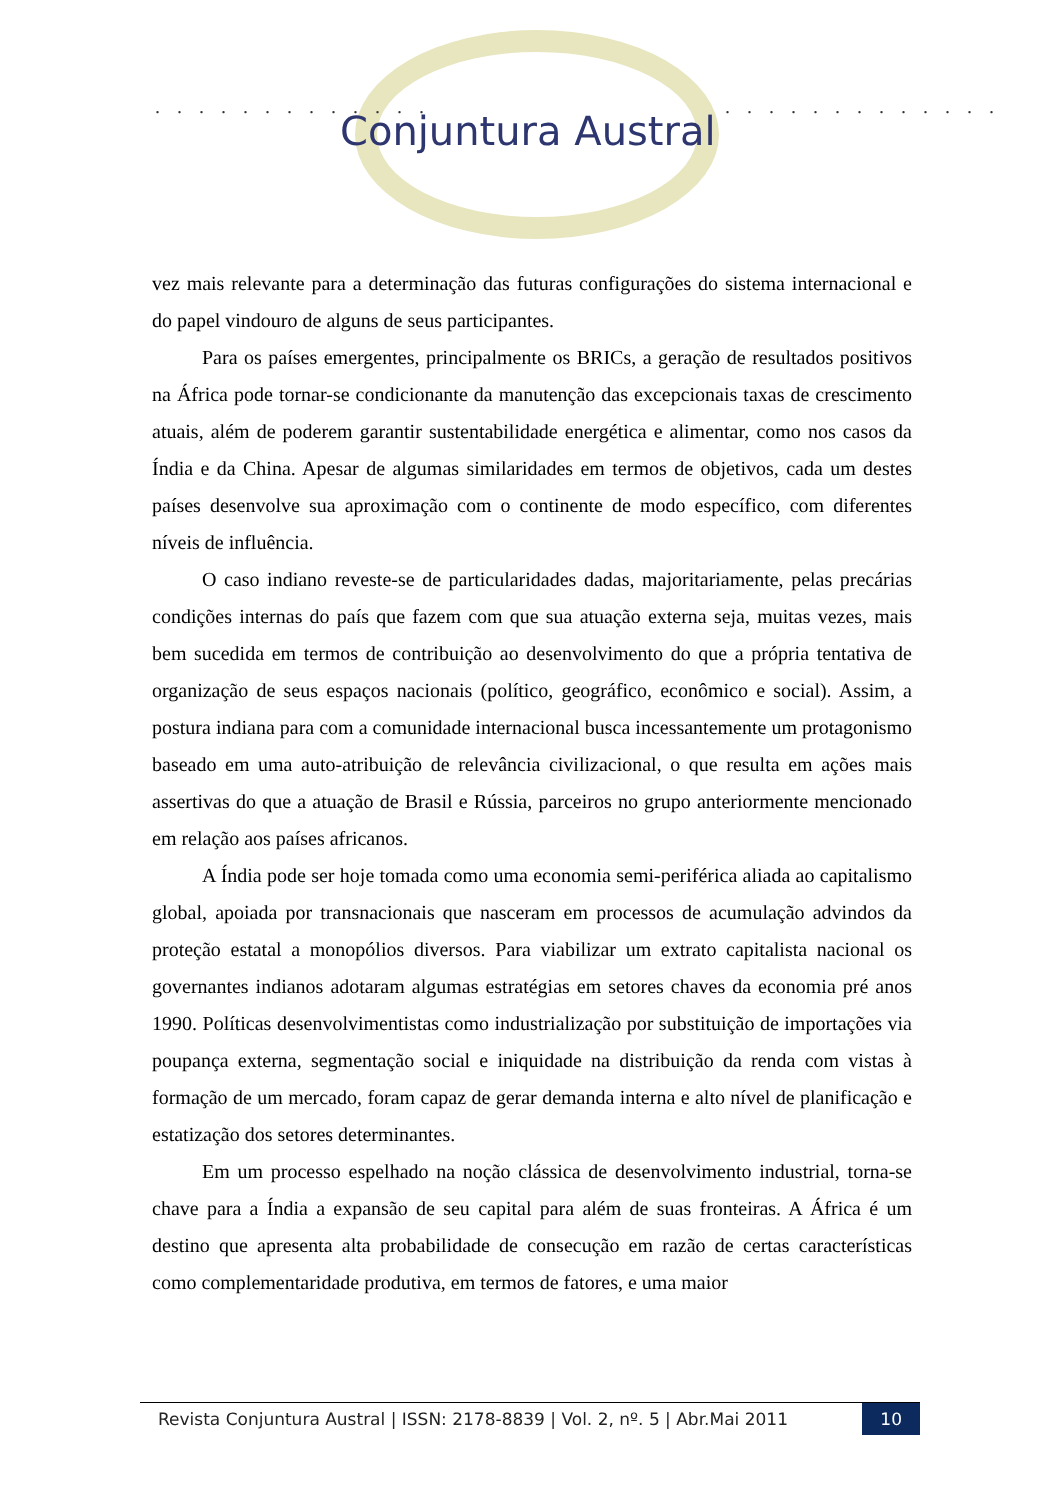. . . . . . . . . . . . . . . . . . . . . . . . . .
Conjuntura Austral
vez mais relevante para a determinação das futuras configurações do sistema internacional e do papel vindouro de alguns de seus participantes.
Para os países emergentes, principalmente os BRICs, a geração de resultados positivos na África pode tornar-se condicionante da manutenção das excepcionais taxas de crescimento atuais, além de poderem garantir sustentabilidade energética e alimentar, como nos casos da Índia e da China. Apesar de algumas similaridades em termos de objetivos, cada um destes países desenvolve sua aproximação com o continente de modo específico, com diferentes níveis de influência.
O caso indiano reveste-se de particularidades dadas, majoritariamente, pelas precárias condições internas do país que fazem com que sua atuação externa seja, muitas vezes, mais bem sucedida em termos de contribuição ao desenvolvimento do que a própria tentativa de organização de seus espaços nacionais (político, geográfico, econômico e social). Assim, a postura indiana para com a comunidade internacional busca incessantemente um protagonismo baseado em uma auto-atribuição de relevância civilizacional, o que resulta em ações mais assertivas do que a atuação de Brasil e Rússia, parceiros no grupo anteriormente mencionado em relação aos países africanos.
A Índia pode ser hoje tomada como uma economia semi-periférica aliada ao capitalismo global, apoiada por transnacionais que nasceram em processos de acumulação advindos da proteção estatal a monopólios diversos. Para viabilizar um extrato capitalista nacional os governantes indianos adotaram algumas estratégias em setores chaves da economia pré anos 1990. Políticas desenvolvimentistas como industrialização por substituição de importações via poupança externa, segmentação social e iniquidade na distribuição da renda com vistas à formação de um mercado, foram capaz de gerar demanda interna e alto nível de planificação e estatização dos setores determinantes.
Em um processo espelhado na noção clássica de desenvolvimento industrial, torna-se chave para a Índia a expansão de seu capital para além de suas fronteiras. A África é um destino que apresenta alta probabilidade de consecução em razão de certas características como complementaridade produtiva, em termos de fatores, e uma maior
Revista Conjuntura Austral | ISSN: 2178-8839 | Vol. 2, nº. 5 | Abr.Mai 2011 10